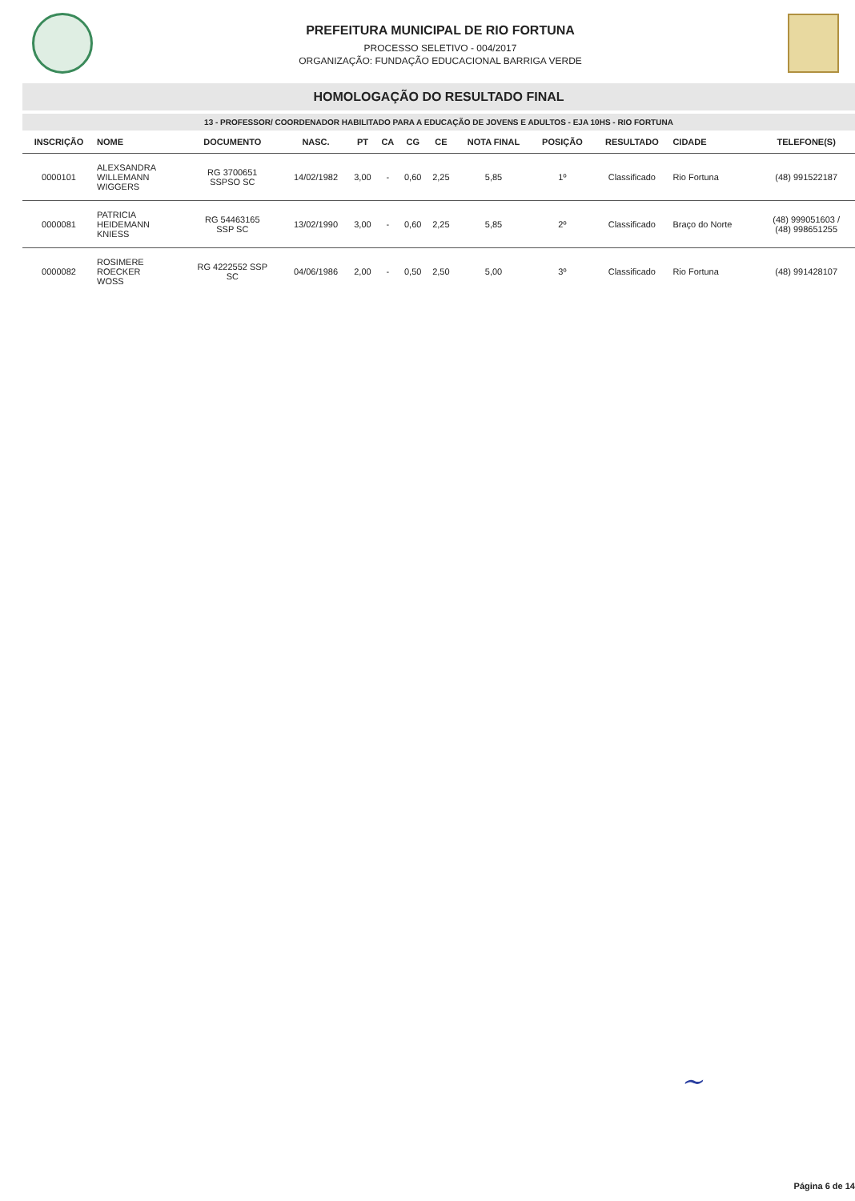PREFEITURA MUNICIPAL DE RIO FORTUNA
PROCESSO SELETIVO - 004/2017
ORGANIZAÇÃO: FUNDAÇÃO EDUCACIONAL BARRIGA VERDE
HOMOLOGAÇÃO DO RESULTADO FINAL
13 - PROFESSOR/ COORDENADOR HABILITADO PARA A EDUCAÇÃO DE JOVENS E ADULTOS - EJA 10HS - RIO FORTUNA
| INSCRIÇÃO | NOME | DOCUMENTO | NASC. | PT | CA | CG | CE | NOTA FINAL | POSIÇÃO | RESULTADO | CIDADE | TELEFONE(S) |
| --- | --- | --- | --- | --- | --- | --- | --- | --- | --- | --- | --- | --- |
| 0000101 | ALEXSANDRA WILLEMANN WIGGERS | RG 3700651 SSPSO SC | 14/02/1982 | 3,00 | - | 0,60 | 2,25 | 5,85 | 1º | Classificado | Rio Fortuna | (48) 991522187 |
| 0000081 | PATRICIA HEIDEMANN KNIESS | RG 54463165 SSP SC | 13/02/1990 | 3,00 | - | 0,60 | 2,25 | 5,85 | 2º | Classificado | Braço do Norte | (48) 999051603 / (48) 998651255 |
| 0000082 | ROSIMERE ROECKER WOSS | RG 4222552 SSP SC | 04/06/1986 | 2,00 | - | 0,50 | 2,50 | 5,00 | 3º | Classificado | Rio Fortuna | (48) 991428107 |
~
Página 6 de 14